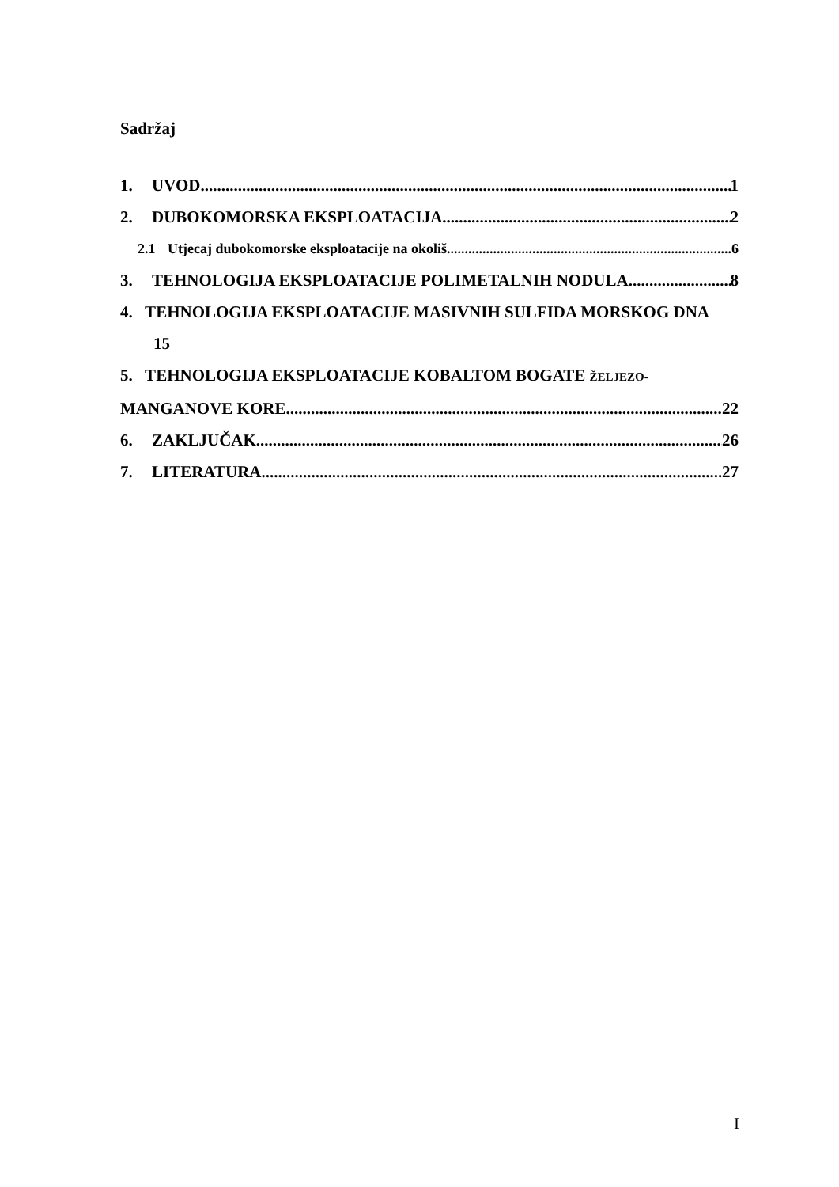Sadržaj
1. UVOD 1
2. DUBOKOMORSKA EKSPLOATACIJA 2
2.1 Utjecaj dubokomorske eksploatacije na okoliš 6
3. TEHNOLOGIJA EKSPLOATACIJE POLIMETALNIH NODULA 8
4. TEHNOLOGIJA EKSPLOATACIJE MASIVNIH SULFIDA MORSKOG DNA
15
5. TEHNOLOGIJA EKSPLOATACIJE KOBALTOM BOGATE ŽELJEZO-
MANGANOVE KORE 22
6. ZAKLJUČAK 26
7. LITERATURA 27
I